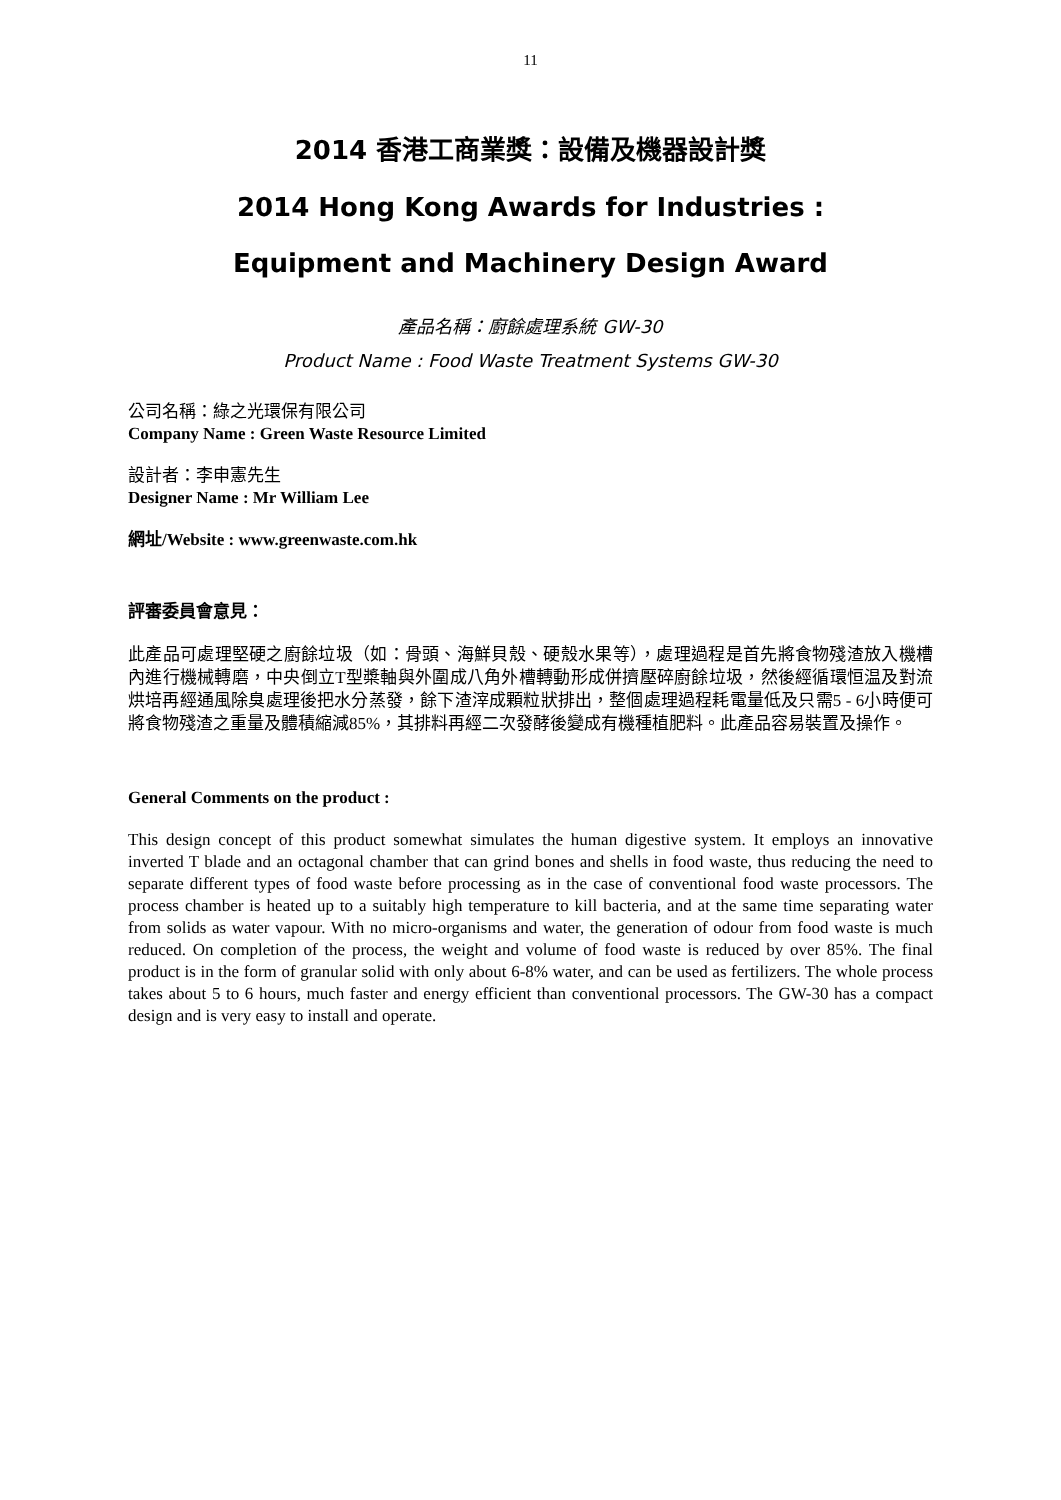11
2014 香港工商業獎：設備及機器設計獎
2014 Hong Kong Awards for Industries :
Equipment and Machinery Design Award
產品名稱：廚餘處理系統 GW-30
Product Name : Food Waste Treatment Systems GW-30
公司名稱：綠之光環保有限公司
Company Name : Green Waste Resource Limited
設計者：李申憲先生
Designer Name : Mr William Lee
網址/Website : www.greenwaste.com.hk
評審委員會意見：
此產品可處理堅硬之廚餘垃圾（如：骨頭、海鮮貝殼、硬殼水果等），處理過程是首先將食物殘渣放入機槽內進行機械轉磨，中央倒立T型槳軸與外圍成八角外槽轉動形成併擠壓碎廚餘垃圾，然後經循環恒温及對流烘培再經通風除臭處理後把水分蒸發，餘下渣滓成顆粒狀排出，整個處理過程耗電量低及只需5 - 6小時便可將食物殘渣之重量及體積縮減85%，其排料再經二次發酵後變成有機種植肥料。此產品容易裝置及操作。
General Comments on the product :
This design concept of this product somewhat simulates the human digestive system. It employs an innovative inverted T blade and an octagonal chamber that can grind bones and shells in food waste, thus reducing the need to separate different types of food waste before processing as in the case of conventional food waste processors. The process chamber is heated up to a suitably high temperature to kill bacteria, and at the same time separating water from solids as water vapour. With no micro-organisms and water, the generation of odour from food waste is much reduced. On completion of the process, the weight and volume of food waste is reduced by over 85%. The final product is in the form of granular solid with only about 6-8% water, and can be used as fertilizers. The whole process takes about 5 to 6 hours, much faster and energy efficient than conventional processors. The GW-30 has a compact design and is very easy to install and operate.